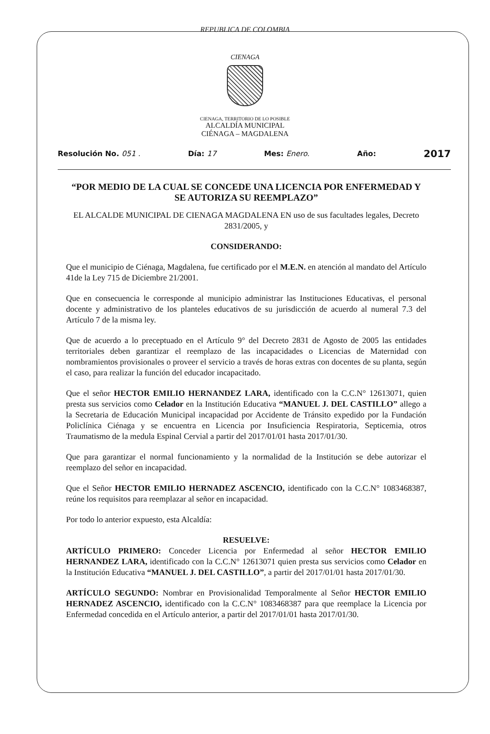REPUBLICA DE COLOMBIA
CIENAGA
CIENAGA, TERRITORIO DE LO POSIBLE
ALCALDÍA MUNICIPAL
CIÉNAGA – MAGDALENA
Resolución No. 051 . Día: 17 Mes: Enero. Año: 2017
“POR MEDIO DE LA CUAL SE CONCEDE UNA LICENCIA POR ENFERMEDAD Y SE AUTORIZA SU REEMPLAZO”
EL ALCALDE MUNICIPAL DE CIENAGA MAGDALENA EN uso de sus facultades legales, Decreto 2831/2005, y
CONSIDERANDO:
Que el municipio de Ciénaga, Magdalena, fue certificado por el M.E.N. en atención al mandato del Artículo 41de la Ley 715 de Diciembre 21/2001.
Que en consecuencia le corresponde al municipio administrar las Instituciones Educativas, el personal docente y administrativo de los planteles educativos de su jurisdicción de acuerdo al numeral 7.3 del Artículo 7 de la misma ley.
Que de acuerdo a lo preceptuado en el Artículo 9° del Decreto 2831 de Agosto de 2005 las entidades territoriales deben garantizar el reemplazo de las incapacidades o Licencias de Maternidad con nombramientos provisionales o proveer el servicio a través de horas extras con docentes de su planta, según el caso, para realizar la función del educador incapacitado.
Que el señor HECTOR EMILIO HERNANDEZ LARA, identificado con la C.C.N° 12613071, quien presta sus servicios como Celador en la Institución Educativa “MANUEL J. DEL CASTILLO” allego a la Secretaria de Educación Municipal incapacidad por Accidente de Tránsito expedido por la Fundación Policlínica Ciénaga y se encuentra en Licencia por Insuficiencia Respiratoria, Septicemia, otros Traumatismo de la medula Espinal Cervial a partir del 2017/01/01 hasta 2017/01/30.
Que para garantizar el normal funcionamiento y la normalidad de la Institución se debe autorizar el reemplazo del señor en incapacidad.
Que el Señor HECTOR EMILIO HERNADEZ ASCENCIO, identificado con la C.C.N° 1083468387, reúne los requisitos para reemplazar al señor en incapacidad.
Por todo lo anterior expuesto, esta Alcaldía:
RESUELVE:
ARTÍCULO PRIMERO: Conceder Licencia por Enfermedad al señor HECTOR EMILIO HERNANDEZ LARA, identificado con la C.C.N° 12613071 quien presta sus servicios como Celador en la Institución Educativa “MANUEL J. DEL CASTILLO”, a partir del 2017/01/01 hasta 2017/01/30.
ARTÍCULO SEGUNDO: Nombrar en Provisionalidad Temporalmente al Señor HECTOR EMILIO HERNADEZ ASCENCIO, identificado con la C.C.N° 1083468387 para que reemplace la Licencia por Enfermedad concedida en el Artículo anterior, a partir del 2017/01/01 hasta 2017/01/30.